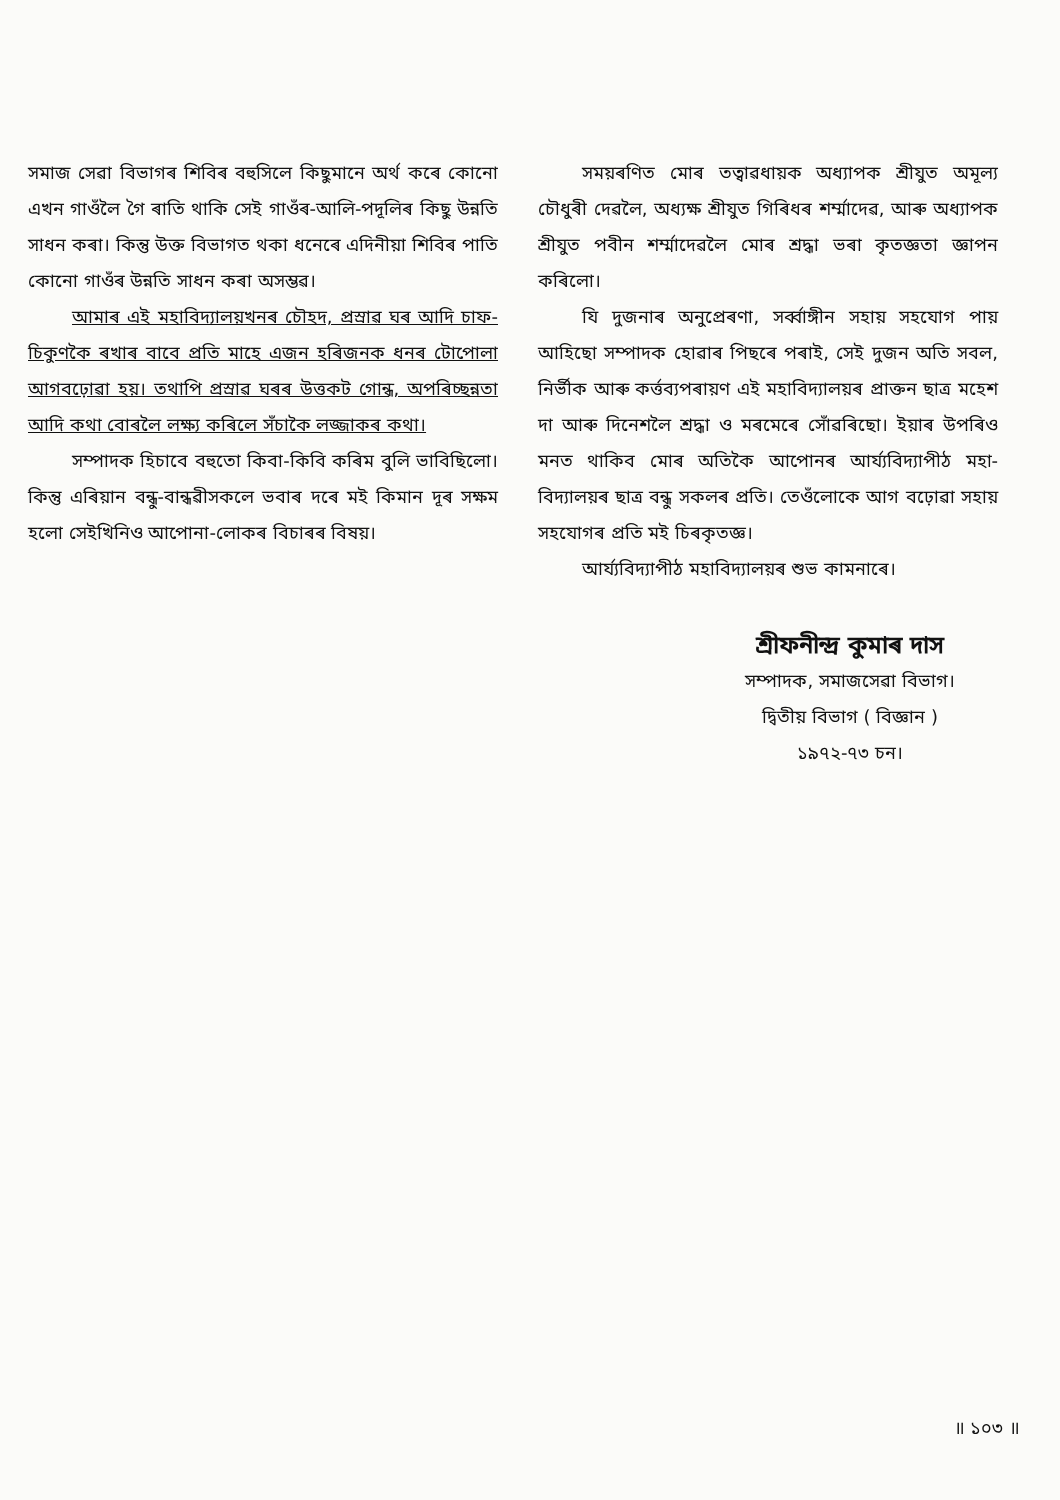সমাজ সেৱা বিভাগৰ শিবিৰ বহুসিলে কিছুমানে অৰ্থ কৰে কোনো এখন গাওঁলৈ গৈ ৰাতি থাকি সেই গাওঁৰ-আলি-পদূলিৰ কিছু উন্নতি সাধন কৰা। কিন্তু উক্ত বিভাগত থকা ধনেৰে এদিনীয়া শিবিৰ পাতি কোনো গাওঁৰ উন্নতি সাধন কৰা অসম্ভৱ।
আমাৰ এই মহাবিদ্যালয়খনৰ চৌহদ, প্ৰস্ৰাৱ ঘৰ আদি চাফ-চিকুণকৈ ৰখাৰ বাবে প্ৰতি মাহে এজন হৰিজনক ধনৰ টোপোলা আগবঢ়োৱা হয়। তথাপি প্ৰস্ৰাৱ ঘৰৰ উত্তকট গোন্ধ, অপৰিচ্ছন্নতা আদি কথা বোৰলৈ লক্ষ্য কৰিলে সঁচাকৈ লজ্জাকৰ কথা।
সম্পাদক হিচাবে বহুতো কিবা-কিবি কৰিম বুলি ভাবিছিলো। কিন্তু এৰিয়ান বন্ধু-বান্ধৱীসকলে ভবাৰ দৰে মই কিমান দূৰ সক্ষম হলো সেইখিনিও আপোনা-লোকৰ বিচাৰৰ বিষয়।
সময়ৰণিত মোৰ তত্বাৱধায়ক অধ্যাপক শ্ৰীযুত অমূল্য চৌধুৰী দেৱলৈ, অধ্যক্ষ শ্ৰীযুত গিৰিধৰ শৰ্ম্মাদেৱ, আৰু অধ্যাপক শ্ৰীযুত পবীন শৰ্ম্মাদেৱলৈ মোৰ শ্ৰদ্ধা ভৰা কৃতজ্ঞতা জ্ঞাপন কৰিলো।
যি দুজনাৰ অনুপ্ৰেৰণা, সৰ্ব্বাঙ্গীন সহায় সহযোগ পায় আহিছো সম্পাদক হোৱাৰ পিছৰে পৰাই, সেই দুজন অতি সবল, নিৰ্ভীক আৰু কৰ্ত্তব্যপৰায়ণ এই মহাবিদ্যালয়ৰ প্ৰাক্তন ছাত্ৰ মহেশ দা আৰু দিনেশলৈ শ্ৰদ্ধা ও মৰমেৰে সোঁৱৰিছো। ইয়াৰ উপৰিও মনত থাকিব মোৰ অতিকৈ আপোনৰ আৰ্য্যবিদ্যাপীঠ মহা-বিদ্যালয়ৰ ছাত্ৰ বন্ধু সকলৰ প্ৰতি। তেওঁলোকে আগ বঢ়োৱা সহায় সহযোগৰ প্ৰতি মই চিৰকৃতজ্ঞ।
আৰ্য্যবিদ্যাপীঠ মহাবিদ্যালয়ৰ শুভ কামনাৰে।
শ্ৰীফনীন্দ্ৰ কুমাৰ দাস
সম্পাদক, সমাজসেৱা বিভাগ।
দ্বিতীয় বিভাগ ( বিজ্ঞান )
১৯৭২-৭৩ চন।
॥ ১০৩ ॥